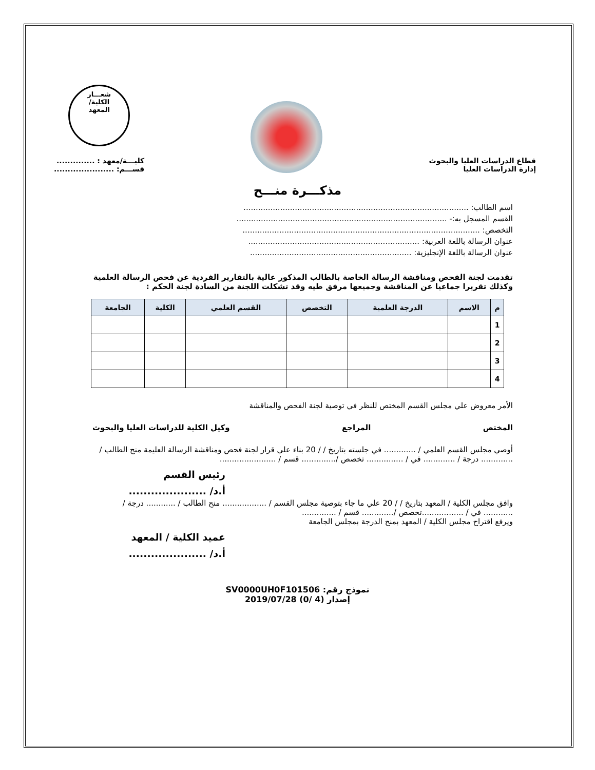قطاع الدراسات العليا والبحوث
إدارة الدراسات العليا
شعـــار
الكلية/
المعهد
كليـــة/معهد : ..............
قســـم: ......................
مذكـــرة منـــح
اسم الطالب: ............................................................................................
القسم المسجل به:- ......................................................................................
التخصص: .................................................................................................
عنوان الرسالة باللغة العربية: ......................................................................
عنوان الرسالة باللغة الإنجليزية: ..................................................................
تقدمت لجنة الفحص ومناقشة الرسالة الخاصة بالطالب المذكور عالية بالتقارير الفردية عن فحص الرسالة العلمية وكذلك تقريرا جماعيا عن المناقشة وجميعها مرفق طيه وقد تشكلت اللجنة من السادة لجنة الحكم :
| م | الاسم | الدرجة العلمية | التخصص | القسم العلمي | الكلية | الجامعة |
| --- | --- | --- | --- | --- | --- | --- |
| 1 | | | | | | |
| 2 | | | | | | |
| 3 | | | | | | |
| 4 | | | | | | |
الأمر معروض علي مجلس القسم المختص للنظر في توصية لجنة الفحص والمناقشة
المختص المراجع وكيل الكلية للدراسات العليا والبحوث
أوصي مجلس القسم العلمي / ............. في جلسته بتاريخ / / 20 بناء علي قرار لجنة فحص ومناقشة الرسالة العليمة منح الطالب / ............. درجة / ............. في / ............... تخصص /.............. قسم / .......................
رئيس القسم
أ.د/ .....................
وافق مجلس الكلية / المعهد بتاريخ / / 20 علي ما جاء بتوصية مجلس القسم / .................. منح الطالب / ............ درجة / ............ في / .................تخصص /............. قسم / ..............
ويرفع اقتراح مجلس الكلية / المعهد بمنح الدرجة بمجلس الجامعة
عميد الكلية / المعهد
أ.د/ .....................
نموذج رقم: SV0000UH0F101506
إصدار (4 /0) 2019/07/28